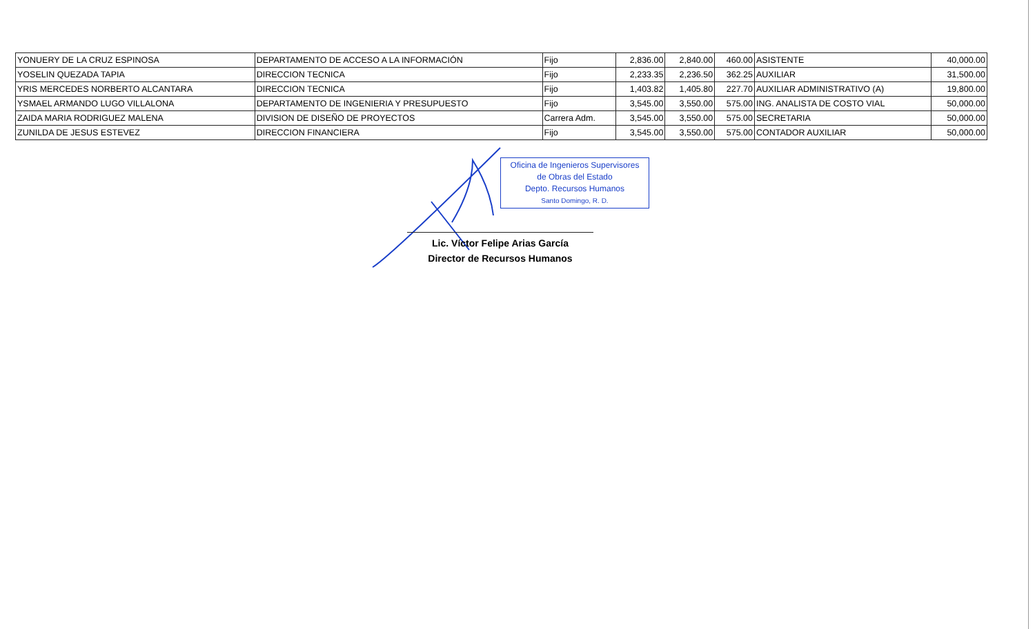| YONUERY DE LA CRUZ ESPINOSA | DEPARTAMENTO DE ACCESO A LA INFORMACIÓN | Fijo | 2,836.00 | 2,840.00 | 460.00 | ASISTENTE | 40,000.00 |
| YOSELIN QUEZADA TAPIA | DIRECCION TECNICA | Fijo | 2,233.35 | 2,236.50 | 362.25 | AUXILIAR | 31,500.00 |
| YRIS MERCEDES NORBERTO ALCANTARA | DIRECCION TECNICA | Fijo | 1,403.82 | 1,405.80 | 227.70 | AUXILIAR ADMINISTRATIVO (A) | 19,800.00 |
| YSMAEL ARMANDO LUGO VILLALONA | DEPARTAMENTO DE INGENIERIA Y PRESUPUESTO | Fijo | 3,545.00 | 3,550.00 | 575.00 | ING. ANALISTA DE COSTO VIAL | 50,000.00 |
| ZAIDA MARIA RODRIGUEZ MALENA | DIVISION DE DISEÑO DE PROYECTOS | Carrera Adm. | 3,545.00 | 3,550.00 | 575.00 | SECRETARIA | 50,000.00 |
| ZUNILDA DE JESUS ESTEVEZ | DIRECCION FINANCIERA | Fijo | 3,545.00 | 3,550.00 | 575.00 | CONTADOR AUXILIAR | 50,000.00 |
Oficina de Ingenieros Supervisores
de Obras del Estado
Depto. Recursos Humanos
Santo Domingo, R. D.
Lic. Víctor Felipe Arias García
Director de Recursos Humanos